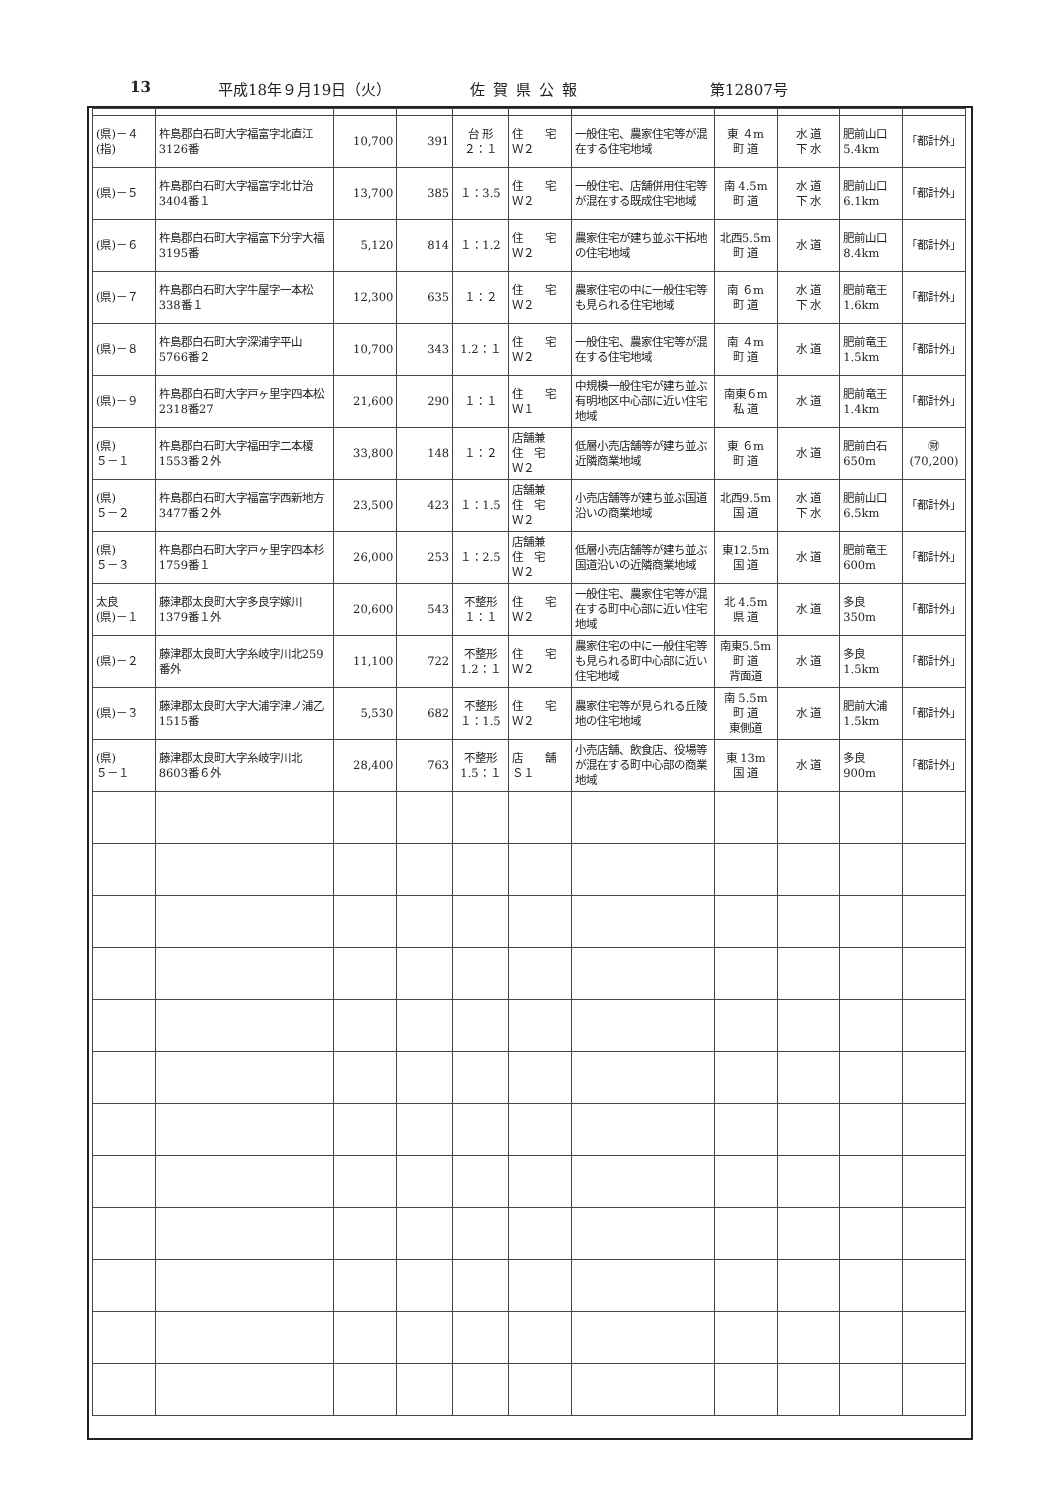13 平成18年９月19日（火） 佐賀県公報 第12807号
| (県)－４ (指) | 杵島郡白石町大字福富字北直江3126番 | 10,700 | 391 | 台 形 ２：１ | 住 宅 Ｗ２ | 一般住宅、農家住宅等が混在する住宅地域 | 東 ４m 町 道 | 水 道 下 水 | 肥前山口 5.4km | 「都計外」 |
| (県)－５ | 杵島郡白石町大字福富字北廿治3404番１ | 13,700 | 385 | １：3.5 | 住 宅 Ｗ２ | 一般住宅、店舗併用住宅等が混在する既成住宅地域 | 南 4.5m 町 道 | 水 道 下 水 | 肥前山口 6.1km | 「都計外」 |
| (県)－６ | 杵島郡白石町大字福富下分字大福3195番 | 5,120 | 814 | １：1.2 | 住 宅 Ｗ２ | 農家住宅が建ち並ぶ干拓地の住宅地域 | 北西5.5m 町 道 | 水 道 | 肥前山口 8.4km | 「都計外」 |
| (県)－７ | 杵島郡白石町大字牛屋字一本松338番１ | 12,300 | 635 | １：２ | 住 宅 Ｗ２ | 農家住宅の中に一般住宅等も見られる住宅地域 | 南 ６m 町 道 | 水 道 下 水 | 肥前竜王 1.6km | 「都計外」 |
| (県)－８ | 杵島郡白石町大字深浦字平山5766番２ | 10,700 | 343 | 1.2：１ | 住 宅 Ｗ２ | 一般住宅、農家住宅等が混在する住宅地域 | 南 ４m 町 道 | 水 道 | 肥前竜王 1.5km | 「都計外」 |
| (県)－９ | 杵島郡白石町大字戸ヶ里字四本松2318番27 | 21,600 | 290 | １：１ | 住 宅 Ｗ１ | 中規模一般住宅が建ち並ぶ有明地区中心部に近い住宅地域 | 南東６m 私 道 | 水 道 | 肥前竜王 1.4km | 「都計外」 |
| (県) ５－１ | 杵島郡白石町大字福田字二本榎1553番２外 | 33,800 | 148 | １：２ | 店舗兼 住 宅 Ｗ２ | 低層小売店舗等が建ち並ぶ近隣商業地域 | 東 ６m 町 道 | 水 道 | 肥前白石 650m | ㊖ (70,200) |
| (県) ５－２ | 杵島郡白石町大字福富字西新地方3477番２外 | 23,500 | 423 | １：1.5 | 店舗兼 住 宅 Ｗ２ | 小売店舗等が建ち並ぶ国道沿いの商業地域 | 北西9.5m 国 道 | 水 道 下 水 | 肥前山口 6.5km | 「都計外」 |
| (県) ５－３ | 杵島郡白石町大字戸ヶ里字四本杉1759番１ | 26,000 | 253 | １：2.5 | 店舗兼 住 宅 Ｗ２ | 低層小売店舗等が建ち並ぶ国道沿いの近隣商業地域 | 東12.5m 国 道 | 水 道 | 肥前竜王 600m | 「都計外」 |
| 太良 (県)－１ | 藤津郡太良町大字多良字嫁川1379番１外 | 20,600 | 543 | 不整形 １：１ | 住 宅 Ｗ２ | 一般住宅、農家住宅等が混在する町中心部に近い住宅地域 | 北 4.5m 県 道 | 水 道 | 多良 350m | 「都計外」 |
| (県)－２ | 藤津郡太良町大字糸岐字川北259番外 | 11,100 | 722 | 不整形 1.2：１ | 住 宅 Ｗ２ | 農家住宅の中に一般住宅等も見られる町中心部に近い住宅地域 | 南東5.5m 町 道 背面道 | 水 道 | 多良 1.5km | 「都計外」 |
| (県)－３ | 藤津郡太良町大字大浦字津ノ浦乙1515番 | 5,530 | 682 | 不整形 １：1.5 | 住 宅 Ｗ２ | 農家住宅等が見られる丘陵地の住宅地域 | 南 5.5m 町 道 東側道 | 水 道 | 肥前大浦 1.5km | 「都計外」 |
| (県) ５－１ | 藤津郡太良町大字糸岐字川北8603番６外 | 28,400 | 763 | 不整形 1.5：１ | 店 舗 Ｓ１ | 小売店舗、飲食店、役場等が混在する町中心部の商業地域 | 東 13m 国 道 | 水 道 | 多良 900m | 「都計外」 |